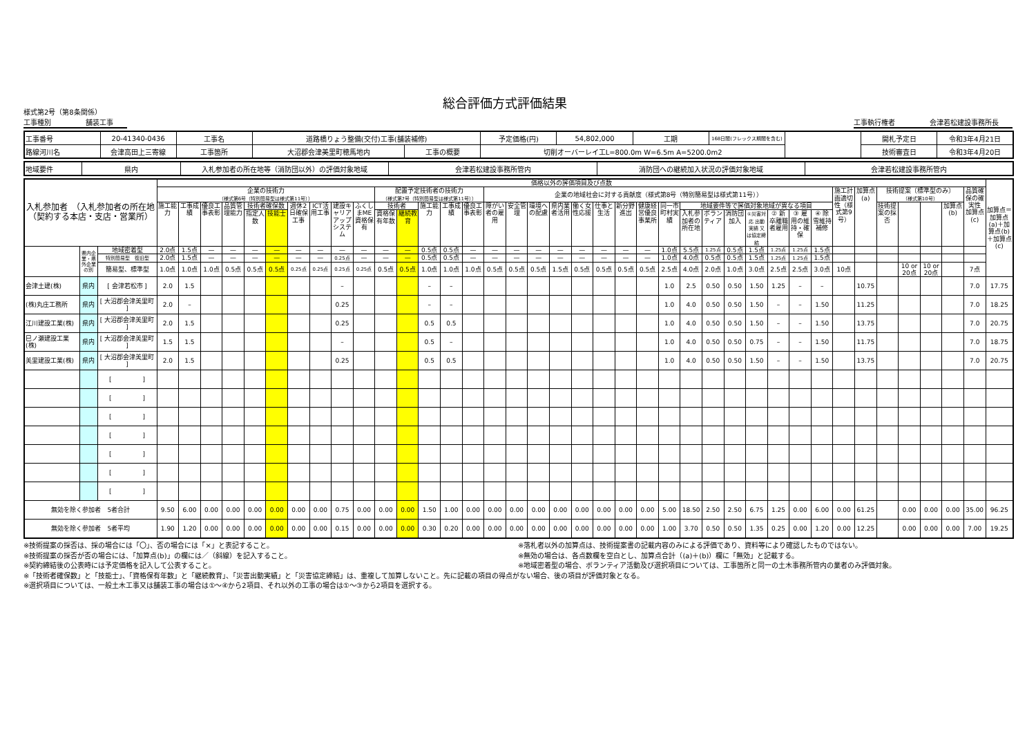様式第2号（第8条関係）
総合評価方式評価結果
工事種別　　　　　舗装工事 工事執行権者　　　　　会津若松建設事務所長
| 工事番号 | 20-41340-0436 | 工事名 | 道路橋りょう整備(交付)工事(舗装補修) | | 予定価格(円) | 54,802,000 | 工期 | 168日間(フレックス期間を含む) | | 開札予定日 | 令和3年4月21日 |
| 路線河川名 | 会津高田上三寄線 | 工事箇所 | 大沼郡会津美里町穂馬地内 | 工事の概要 | 切削オーバーレイ工L=800.0m W=6.5m A=5200.0m2 | | | | | 技術審査日 | 令和3年4月20日 |
| 地域要件 | 県内 | 入札参加者の所在地等（消防団以外）の評価対象地域 | 会津若松建設事務所管内 | 消防団への継続加入状況の評価対象地域 | 会津若松建設事務所管内 |
| 入札参加者 （入札参加者の所在地（契約する本店・支店・営業所） | | | 価格以外の評価項目及び点数 | | | | | | | | | | | | | | | | | | | | | | | | | | | | | | | | | | | | | | 加算点＝加算点(a)＋加算点(b)＋加算点(c) |
| --- | --- | --- | --- | --- | --- | --- | --- | --- | --- | --- | --- | --- | --- | --- | --- | --- | --- | --- | --- | --- | --- | --- | --- | --- | --- | --- | --- | --- | --- | --- | --- | --- | --- | --- | --- | --- | --- | --- | --- | --- | --- |
| | | | 企業の技術力 （様式第6号（特別簡易型は様式第11号）） | | | | | | | | | | 配置予定技術者の技術力 （様式第7号（特別簡易型は様式第11号）） | | | | | 企業の地域社会に対する貢献度（様式第8号（特別簡易型は様式第11号）） | | | | | | | | | | | | | | | | 施工計画適切性（様式第9号） | 加算点(a) | 技術提案〔標準型のみ〕 （様式第10号） | | | | 品質確保の確実性 加算点(c) | |
| | | | 施工能力 | 工事成績 | 優良工事表彰 | 品質管理能力 | 技術者確保数 | | 週休2日確保工事 | ICT活用工事 | 建設キャリアアップシステム | ふくしまME資格保有 | 技術者 | | 施工能力 | 工事成績 | 優良工事表彰 | 障がい者の雇用 | 安全管理 | 環境への配慮 | 県内業者活用 | 働く女性応援 | 仕事と生活 | 新分野進出 | 健康経営優良事業所 | 同一市町村実績 | 地域要件等で評価対象地域が異なる項目 | | | | | | | | | 技術提案の採否 | | | 加算点(b) | | |
| | | | | | | | 指定人数 | 技能士 | | | | | 資格保有年数 | 継続教育 | | | | | | | | | | | | | 入札参加者の所在地 | ボランティア | 消防団加入 | ①災害対応 出動実績 又は協定締結 | ② 新卒離職者雇用 | ③ 雇用の維持・確保 | ④ 除雪維持補修 | | | | | | | | |
| | 県内企業・県外企業の別 | 地域密着型 | 2.0点 | 1.5点 | — | — | — | — | — | — | — | — | — | — | 0.5点 | 0.5点 | — | — | — | — | — | — | — | — | — | 1.0点 | 5.5点 | 1.25点 | 0.5点 | 1.5点 | 1.25点 | 1.25点 | 1.5点 | | | | | | | | |
| | | 特別簡易型 復旧型 | 2.0点 | 1.5点 | — | — | — | — | — | — | 0.25点 | — | — | — | 0.5点 | 0.5点 | — | — | — | — | — | — | — | — | — | 1.0点 | 4.0点 | 0.5点 | 0.5点 | 1.5点 | 1.25点 | 1.25点 | 1.5点 | | | | | | | | |
| | | 簡易型、標準型 | 1.0点 | 1.0点 | 1.0点 | 0.5点 | 0.5点 | 0.5点 | 0.25点 | 0.25点 | 0.25点 | 0.25点 | 0.5点 | 0.5点 | 1.0点 | 1.0点 | 1.0点 | 0.5点 | 0.5点 | 0.5点 | 1.5点 | 0.5点 | 0.5点 | 0.5点 | 0.5点 | 2.5点 | 4.0点 | 2.0点 | 1.0点 | 3.0点 | 2.5点 | 2.5点 | 3.0点 | 10点 | | | 10 or 20点 | 10 or 20点 | | 7点 | |
| 会津土建(株) | 県内 | [ 会津若松市 ] | 2.0 | 1.5 | | | | | | | – | | | | – | – | | | | | | | | | | 1.0 | 2.5 | 0.50 | 0.50 | 1.50 | 1.25 | – | – | | 10.75 | | | | | 7.0 | 17.75 |
| (株)丸庄工務所 | 県内 | [ 大沼郡会津美里町 ] | 2.0 | – | | | | | | | 0.25 | | | | – | – | | | | | | | | | | 1.0 | 4.0 | 0.50 | 0.50 | 1.50 | – | – | 1.50 | | 11.25 | | | | | 7.0 | 18.25 |
| 江川建設工業(株) | 県内 | [ 大沼郡会津美里町 ] | 2.0 | 1.5 | | | | | | | 0.25 | | | | 0.5 | 0.5 | | | | | | | | | | 1.0 | 4.0 | 0.50 | 0.50 | 1.50 | – | – | 1.50 | | 13.75 | | | | | 7.0 | 20.75 |
| 巳ノ瀬建設工業(株) | 県内 | [ 大沼郡会津美里町 ] | 1.5 | 1.5 | | | | | | | – | | | | 0.5 | – | | | | | | | | | | 1.0 | 4.0 | 0.50 | 0.50 | 0.75 | – | – | 1.50 | | 11.75 | | | | | 7.0 | 18.75 |
| 美里建設工業(株) | 県内 | [ 大沼郡会津美里町 ] | 2.0 | 1.5 | | | | | | | 0.25 | | | | 0.5 | 0.5 | | | | | | | | | | 1.0 | 4.0 | 0.50 | 0.50 | 1.50 | – | – | 1.50 | | 13.75 | | | | | 7.0 | 20.75 |
| | | [ ] | | | | | | | | | | | | | | | | | | | | | | | | | | | | | | | | | | | | | | | |
| | | [ ] | | | | | | | | | | | | | | | | | | | | | | | | | | | | | | | | | | | | | | | |
| | | [ ] | | | | | | | | | | | | | | | | | | | | | | | | | | | | | | | | | | | | | | | |
| | | [ ] | | | | | | | | | | | | | | | | | | | | | | | | | | | | | | | | | | | | | | | |
| | | [ ] | | | | | | | | | | | | | | | | | | | | | | | | | | | | | | | | | | | | | | | |
| | | [ ] | | | | | | | | | | | | | | | | | | | | | | | | | | | | | | | | | | | | | | | |
| | | [ ] | | | | | | | | | | | | | | | | | | | | | | | | | | | | | | | | | | | | | | | |
| 無効を除く参加者 5者合計 | | | 9.50 | 6.00 | 0.00 | 0.00 | 0.00 | 0.00 | 0.00 | 0.00 | 0.75 | 0.00 | 0.00 | 0.00 | 1.50 | 1.00 | 0.00 | 0.00 | 0.00 | 0.00 | 0.00 | 0.00 | 0.00 | 0.00 | 0.00 | 5.00 | 18.50 | 2.50 | 2.50 | 6.75 | 1.25 | 0.00 | 6.00 | 0.00 | 61.25 | | 0.00 | 0.00 | 0.00 | 35.00 | 96.25 |
| 無効を除く参加者 5者平均 | | | 1.90 | 1.20 | 0.00 | 0.00 | 0.00 | 0.00 | 0.00 | 0.00 | 0.15 | 0.00 | 0.00 | 0.00 | 0.30 | 0.20 | 0.00 | 0.00 | 0.00 | 0.00 | 0.00 | 0.00 | 0.00 | 0.00 | 0.00 | 1.00 | 3.70 | 0.50 | 0.50 | 1.35 | 0.25 | 0.00 | 1.20 | 0.00 | 12.25 | | 0.00 | 0.00 | 0.00 | 7.00 | 19.25 |
※技術提案の採否は、採の場合には「〇」、否の場合には「×」と表記すること。
※技術提案の採否が否の場合には、「加算点(b)」の欄には／（斜線）を記入すること。
※契約締結後の公表時には予定価格を記入して公表すること。
※落札者以外の加算点は、技術提案書の記載内容のみによる評価であり、資料等により確認したものではない。
※無効の場合は、各点数欄を空白とし、加算点合計（(a)＋(b)）欄に「無効」と記載する。
※地域密着型の場合、ボランティア活動及び選択項目については、工事箇所と同一の土木事務所管内の業者のみ評価対象。
※「技術者確保数」と「技能士」、「資格保有年数」と「継続教育」、「災害出動実績」と「災害協定締結」は、重複して加算しないこと。先に記載の項目の得点がない場合、後の項目が評価対象となる。
※選択項目については、一般土木工事又は舗装工事の場合は①～④から2項目、それ以外の工事の場合は①～③から2項目を選択する。